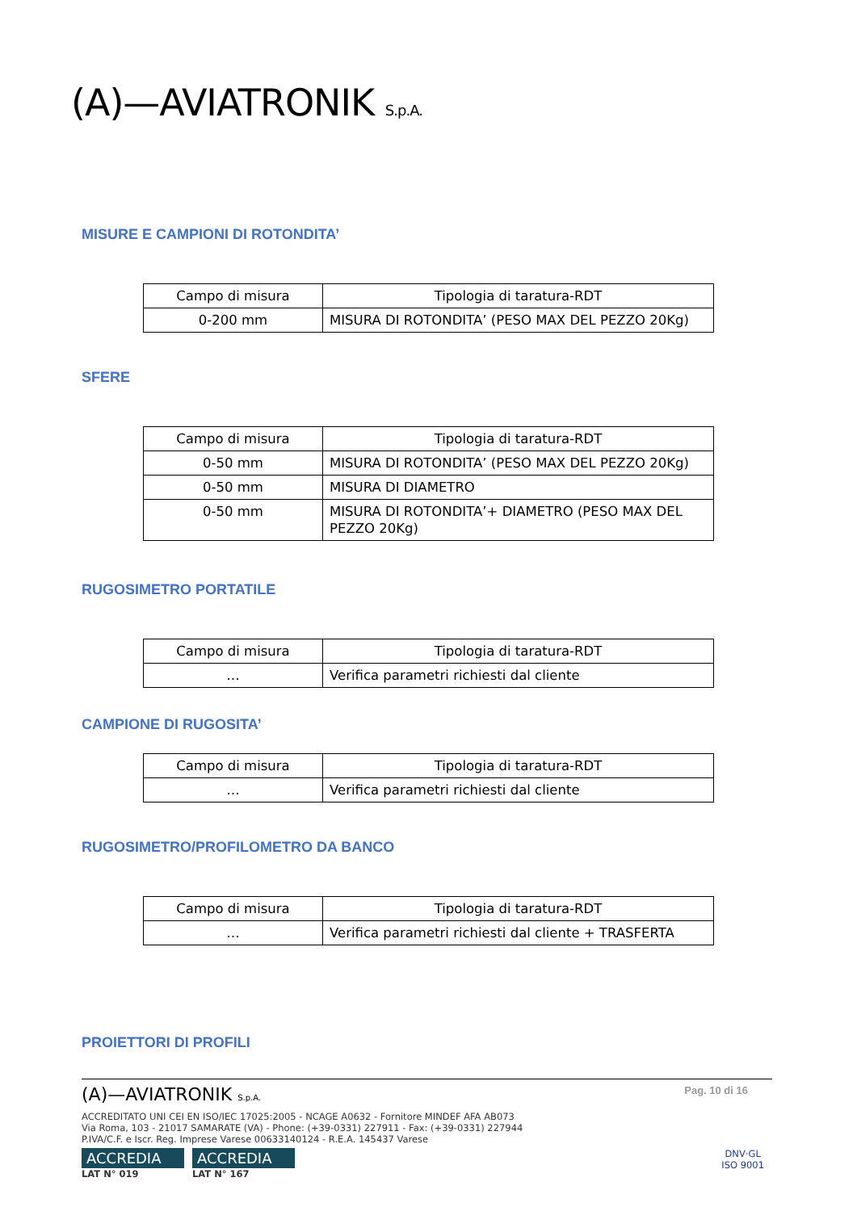(A)—AVIATRONIK S.p.A.
MISURE E CAMPIONI DI ROTONDITA’
| Campo di misura | Tipologia di taratura-RDT |
| 0-200 mm | MISURA DI ROTONDITA’ (PESO MAX DEL PEZZO 20Kg) |
SFERE
| Campo di misura | Tipologia di taratura-RDT |
| 0-50 mm | MISURA DI ROTONDITA’ (PESO MAX DEL PEZZO 20Kg) |
| 0-50 mm | MISURA DI DIAMETRO |
| 0-50 mm | MISURA DI ROTONDITA’+ DIAMETRO (PESO MAX DEL PEZZO 20Kg) |
RUGOSIMETRO PORTATILE
| Campo di misura | Tipologia di taratura-RDT |
| … | Verifica parametri richiesti dal cliente |
CAMPIONE DI RUGOSITA’
| Campo di misura | Tipologia di taratura-RDT |
| … | Verifica parametri richiesti dal cliente |
RUGOSIMETRO/PROFILOMETRO DA BANCO
| Campo di misura | Tipologia di taratura-RDT |
| … | Verifica parametri richiesti dal cliente + TRASFERTA |
PROIETTORI DI PROFILI
(A)—AVIATRONIK S.p.A. Pag. 10 di 16
ACCREDITATO UNI CEI EN ISO/IEC 17025:2005 - NCAGE A0632 - Fornitore MINDEF AFA AB073
Via Roma, 103 - 21017 SAMARATE (VA) - Phone: (+39-0331) 227911 - Fax: (+39-0331) 227944
P.IVA/C.F. e Iscr. Reg. Imprese Varese 00633140124 - R.E.A. 145437 Varese
ACCREDIA
LAT N° 019
ACCREDIA
LAT N° 167
DNV·GL
ISO 9001